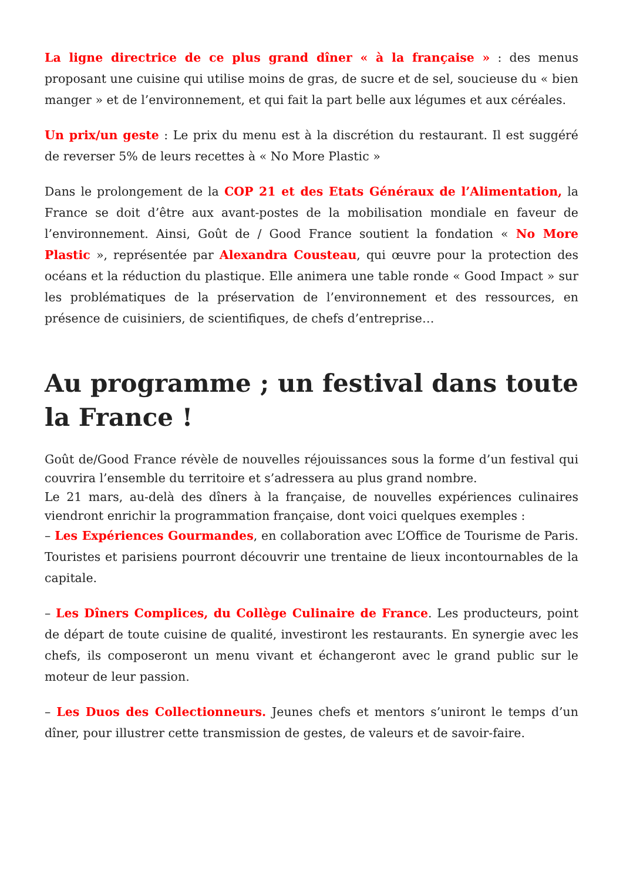La ligne directrice de ce plus grand dîner « à la française » : des menus proposant une cuisine qui utilise moins de gras, de sucre et de sel, soucieuse du « bien manger » et de l’environnement, et qui fait la part belle aux légumes et aux céréales.
Un prix/un geste : Le prix du menu est à la discrétion du restaurant. Il est suggéré de reverser 5% de leurs recettes à « No More Plastic »
Dans le prolongement de la COP 21 et des Etats Généraux de l’Alimentation, la France se doit d’être aux avant-postes de la mobilisation mondiale en faveur de l’environnement. Ainsi, Goût de / Good France soutient la fondation « No More Plastic », représentée par Alexandra Cousteau, qui œuvre pour la protection des océans et la réduction du plastique. Elle animera une table ronde « Good Impact » sur les problématiques de la préservation de l’environnement et des ressources, en présence de cuisiniers, de scientifiques, de chefs d’entreprise…
Au programme ; un festival dans toute la France !
Goût de/Good France révèle de nouvelles réjouissances sous la forme d’un festival qui couvrira l’ensemble du territoire et s’adressera au plus grand nombre.
Le 21 mars, au-delà des dîners à la française, de nouvelles expériences culinaires viendront enrichir la programmation française, dont voici quelques exemples :
– Les Expériences Gourmandes, en collaboration avec L’Office de Tourisme de Paris. Touristes et parisiens pourront découvrir une trentaine de lieux incontournables de la capitale.
– Les Dîners Complices, du Collège Culinaire de France. Les producteurs, point de départ de toute cuisine de qualité, investiront les restaurants. En synergie avec les chefs, ils composeront un menu vivant et échangeront avec le grand public sur le moteur de leur passion.
– Les Duos des Collectionneurs. Jeunes chefs et mentors s’uniront le temps d’un dîner, pour illustrer cette transmission de gestes, de valeurs et de savoir-faire.